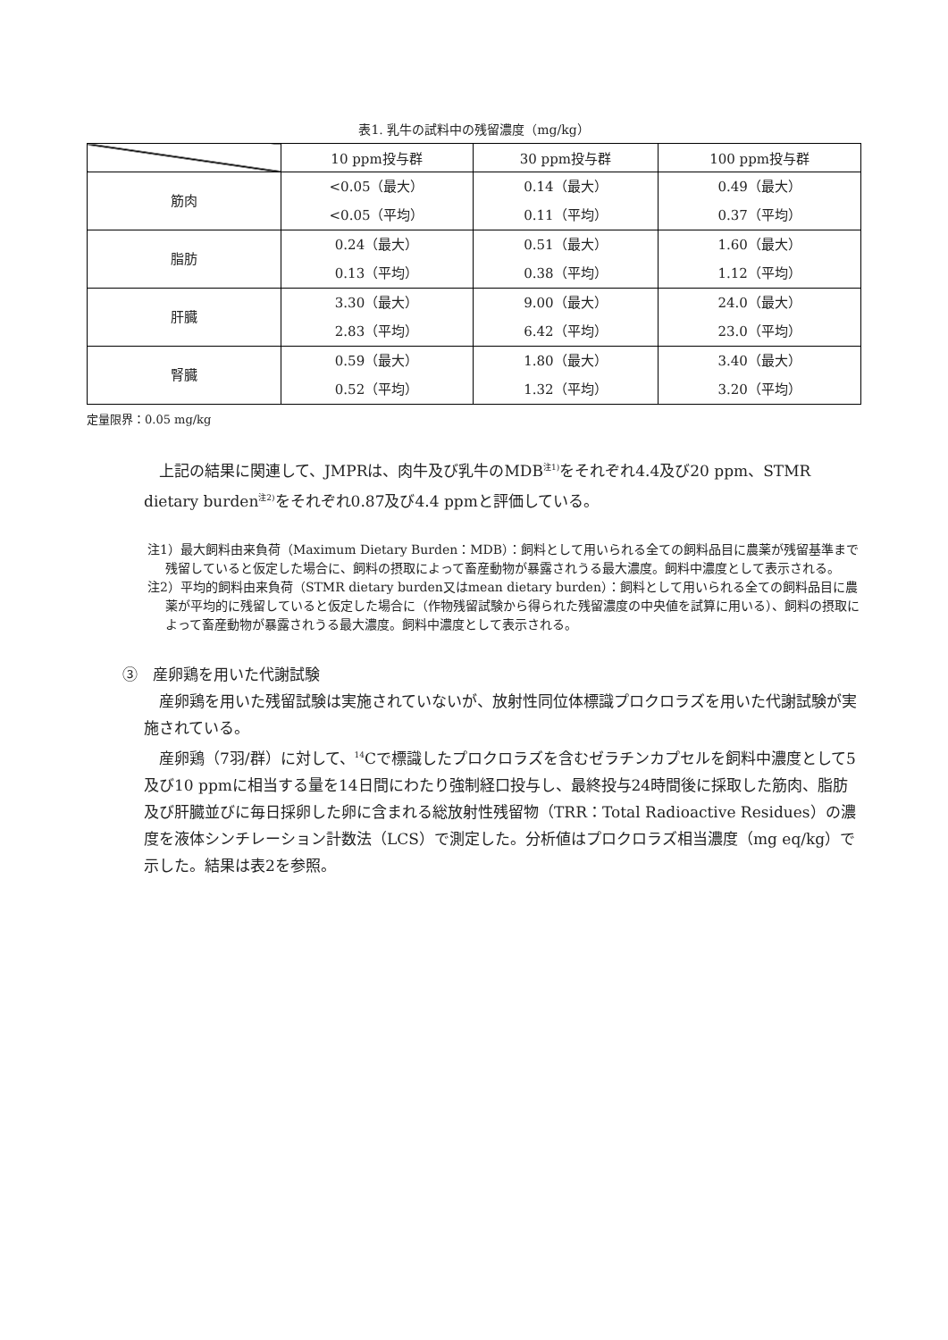表1. 乳牛の試料中の残留濃度（mg/kg）
| | 10 ppm投与群 | 30 ppm投与群 | 100 ppm投与群 |
| --- | --- | --- | --- |
| 筋肉 | <0.05（最大） <0.05（平均） | 0.14（最大） 0.11（平均） | 0.49（最大） 0.37（平均） |
| 脂肪 | 0.24（最大） 0.13（平均） | 0.51（最大） 0.38（平均） | 1.60（最大） 1.12（平均） |
| 肝臓 | 3.30（最大） 2.83（平均） | 9.00（最大） 6.42（平均） | 24.0（最大） 23.0（平均） |
| 腎臓 | 0.59（最大） 0.52（平均） | 1.80（最大） 1.32（平均） | 3.40（最大） 3.20（平均） |
定量限界：0.05 mg/kg
上記の結果に関連して、JMPRは、肉牛及び乳牛のMDB<sup>注1)</sup>をそれぞれ4.4及び20 ppm、STMR dietary burden<sup>注2)</sup>をそれぞれ0.87及び4.4 ppmと評価している。
注1）最大飼料由来負荷（Maximum Dietary Burden：MDB）：飼料として用いられる全ての飼料品目に農薬が残留基準まで残留していると仮定した場合に、飼料の摂取によって畜産動物が暴露されうる最大濃度。飼料中濃度として表示される。
注2）平均的飼料由来負荷（STMR dietary burden又はmean dietary burden）：飼料として用いられる全ての飼料品目に農薬が平均的に残留していると仮定した場合に（作物残留試験から得られた残留濃度の中央値を試算に用いる）、飼料の摂取によって畜産動物が暴露されうる最大濃度。飼料中濃度として表示される。
③　産卵鶏を用いた代謝試験
産卵鶏を用いた残留試験は実施されていないが、放射性同位体標識プロクロラズを用いた代謝試験が実施されている。
産卵鶏（7羽/群）に対して、<sup>14</sup>Cで標識したプロクロラズを含むゼラチンカプセルを飼料中濃度として5及び10 ppmに相当する量を14日間にわたり強制経口投与し、最終投与24時間後に採取した筋肉、脂肪及び肝臓並びに毎日採卵した卵に含まれる総放射性残留物（TRR：Total Radioactive Residues）の濃度を液体シンチレーション計数法（LCS）で測定した。分析値はプロクロラズ相当濃度（mg eq/kg）で示した。結果は表2を参照。